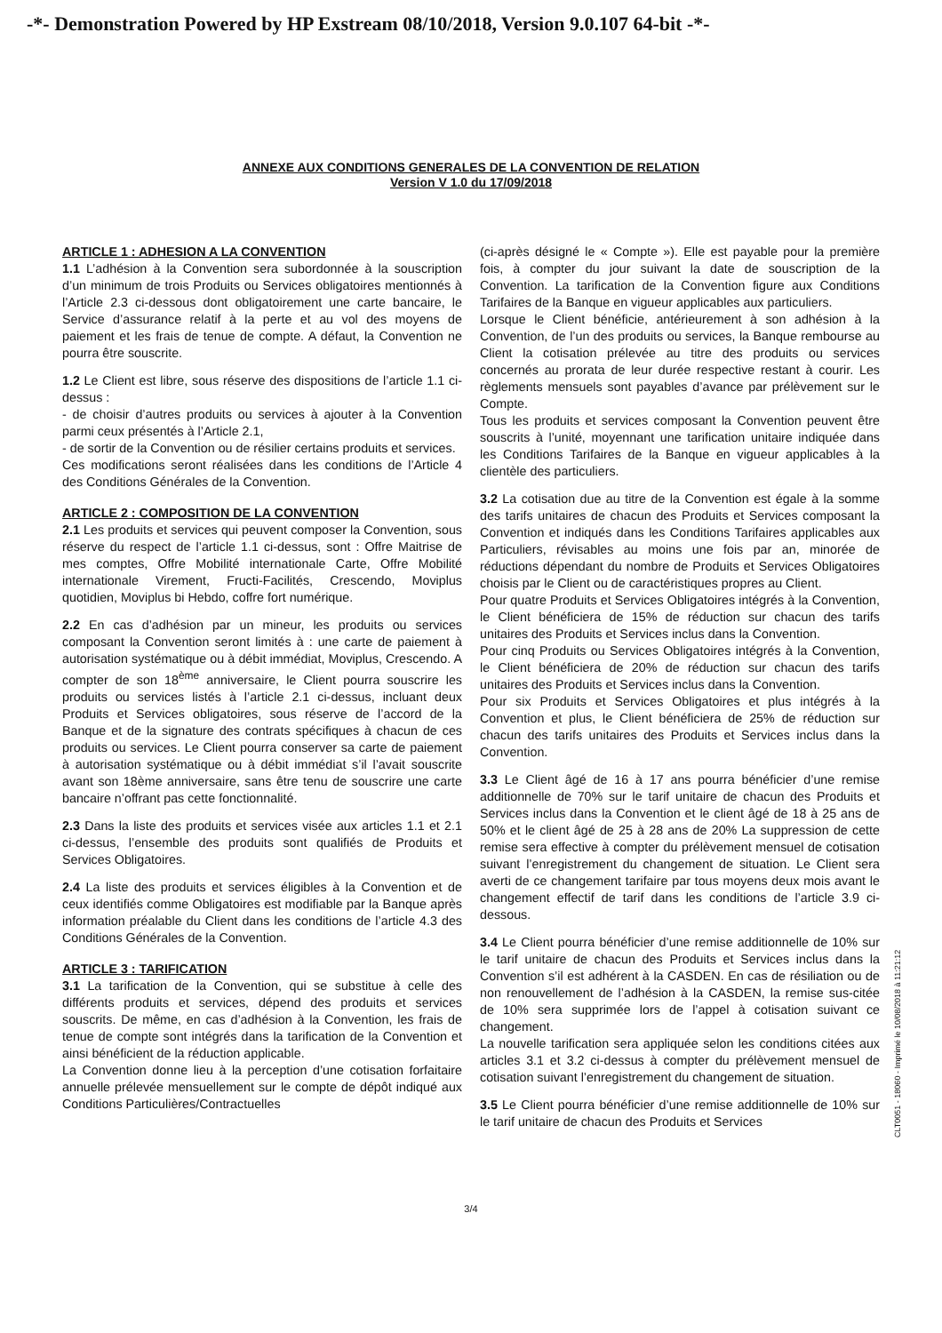-*- Demonstration Powered by HP Exstream 08/10/2018, Version 9.0.107 64-bit -*-
ANNEXE AUX CONDITIONS GENERALES DE LA CONVENTION DE RELATION
Version V 1.0 du 17/09/2018
ARTICLE 1 : ADHESION A LA CONVENTION
1.1 L’adhésion à la Convention sera subordonnée à la souscription d’un minimum de trois Produits ou Services obligatoires mentionnés à l’Article 2.3 ci-dessous dont obligatoirement une carte bancaire, le Service d’assurance relatif à la perte et au vol des moyens de paiement et les frais de tenue de compte. A défaut, la Convention ne pourra être souscrite.
1.2 Le Client est libre, sous réserve des dispositions de l’article 1.1 ci-dessus :
- de choisir d’autres produits ou services à ajouter à la Convention parmi ceux présentés à l’Article 2.1,
- de sortir de la Convention ou de résilier certains produits et services.
Ces modifications seront réalisées dans les conditions de l’Article 4 des Conditions Générales de la Convention.
ARTICLE 2 : COMPOSITION DE LA CONVENTION
2.1 Les produits et services qui peuvent composer la Convention, sous réserve du respect de l’article 1.1 ci-dessus, sont : Offre Maitrise de mes comptes, Offre Mobilité internationale Carte, Offre Mobilité internationale Virement, Fructi-Facilités, Crescendo, Moviplus quotidien, Moviplus bi Hebdo, coffre fort numérique.
2.2 En cas d’adhésion par un mineur, les produits ou services composant la Convention seront limités à : une carte de paiement à autorisation systématique ou à débit immédiat, Moviplus, Crescendo. A compter de son 18<sup>ème</sup> anniversaire, le Client pourra souscrire les produits ou services listés à l’article 2.1 ci-dessus, incluant deux Produits et Services obligatoires, sous réserve de l’accord de la Banque et de la signature des contrats spécifiques à chacun de ces produits ou services. Le Client pourra conserver sa carte de paiement à autorisation systématique ou à débit immédiat s’il l’avait souscrite avant son 18ème anniversaire, sans être tenu de souscrire une carte bancaire n’offrant pas cette fonctionnalité.
2.3 Dans la liste des produits et services visée aux articles 1.1 et 2.1 ci-dessus, l’ensemble des produits sont qualifiés de Produits et Services Obligatoires.
2.4 La liste des produits et services éligibles à la Convention et de ceux identifiés comme Obligatoires est modifiable par la Banque après information préalable du Client dans les conditions de l’article 4.3 des Conditions Générales de la Convention.
ARTICLE 3 : TARIFICATION
3.1 La tarification de la Convention, qui se substitue à celle des différents produits et services, dépend des produits et services souscrits. De même, en cas d’adhésion à la Convention, les frais de tenue de compte sont intégrés dans la tarification de la Convention et ainsi bénéficient de la réduction applicable.
La Convention donne lieu à la perception d’une cotisation forfaitaire annuelle prélevée mensuellement sur le compte de dépôt indiqué aux Conditions Particulières/Contractuelles
(ci-après désigné le « Compte »). Elle est payable pour la première fois, à compter du jour suivant la date de souscription de la Convention. La tarification de la Convention figure aux Conditions Tarifaires de la Banque en vigueur applicables aux particuliers.
Lorsque le Client bénéficie, antérieurement à son adhésion à la Convention, de l’un des produits ou services, la Banque rembourse au Client la cotisation prélevée au titre des produits ou services concernés au prorata de leur durée respective restant à courir. Les règlements mensuels sont payables d’avance par prélèvement sur le Compte.
Tous les produits et services composant la Convention peuvent être souscrits à l’unité, moyennant une tarification unitaire indiquée dans les Conditions Tarifaires de la Banque en vigueur applicables à la clientèle des particuliers.
3.2 La cotisation due au titre de la Convention est égale à la somme des tarifs unitaires de chacun des Produits et Services composant la Convention et indiqués dans les Conditions Tarifaires applicables aux Particuliers, révisables au moins une fois par an, minorée de réductions dépendant du nombre de Produits et Services Obligatoires choisis par le Client ou de caractéristiques propres au Client.
Pour quatre Produits et Services Obligatoires intégrés à la Convention, le Client bénéficiera de 15% de réduction sur chacun des tarifs unitaires des Produits et Services inclus dans la Convention.
Pour cinq Produits ou Services Obligatoires intégrés à la Convention, le Client bénéficiera de 20% de réduction sur chacun des tarifs unitaires des Produits et Services inclus dans la Convention.
Pour six Produits et Services Obligatoires et plus intégrés à la Convention et plus, le Client bénéficiera de 25% de réduction sur chacun des tarifs unitaires des Produits et Services inclus dans la Convention.
3.3 Le Client âgé de 16 à 17 ans pourra bénéficier d’une remise additionnelle de 70% sur le tarif unitaire de chacun des Produits et Services inclus dans la Convention et le client âgé de 18 à 25 ans de 50% et le client âgé de 25 à 28 ans de 20% La suppression de cette remise sera effective à compter du prélèvement mensuel de cotisation suivant l’enregistrement du changement de situation. Le Client sera averti de ce changement tarifaire par tous moyens deux mois avant le changement effectif de tarif dans les conditions de l’article 3.9 ci-dessous.
3.4 Le Client pourra bénéficier d’une remise additionnelle de 10% sur le tarif unitaire de chacun des Produits et Services inclus dans la Convention s’il est adhérent à la CASDEN. En cas de résiliation ou de non renouvellement de l’adhésion à la CASDEN, la remise sus-citée de 10% sera supprimée lors de l’appel à cotisation suivant ce changement.
La nouvelle tarification sera appliquée selon les conditions citées aux articles 3.1 et 3.2 ci-dessus à compter du prélèvement mensuel de cotisation suivant l’enregistrement du changement de situation.
3.5 Le Client pourra bénéficier d’une remise additionnelle de 10% sur le tarif unitaire de chacun des Produits et Services
3/4
CLT0051 - 18060 - Imprimé le 10/08/2018 à 11:21:12